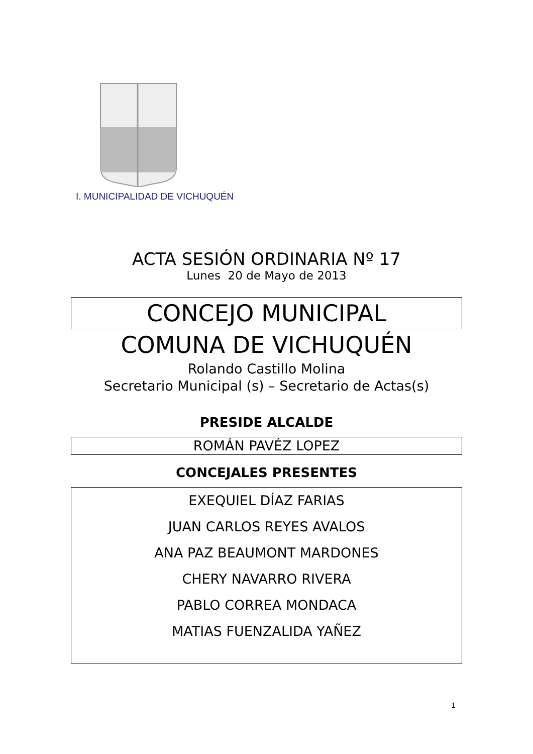I. MUNICIPALIDAD DE VICHUQUÉN
ACTA SESIÓN ORDINARIA Nº 17
Lunes 20 de Mayo de 2013
CONCEJO MUNICIPAL
COMUNA DE VICHUQUÉN
Rolando Castillo Molina
Secretario Municipal (s) – Secretario de Actas(s)
PRESIDE ALCALDE
ROMÁN PAVÉZ LOPEZ
CONCEJALES PRESENTES
EXEQUIEL DÍAZ FARIAS
JUAN CARLOS REYES AVALOS
ANA PAZ BEAUMONT MARDONES
CHERY NAVARRO RIVERA
PABLO CORREA MONDACA
MATIAS FUENZALIDA YAÑEZ
1